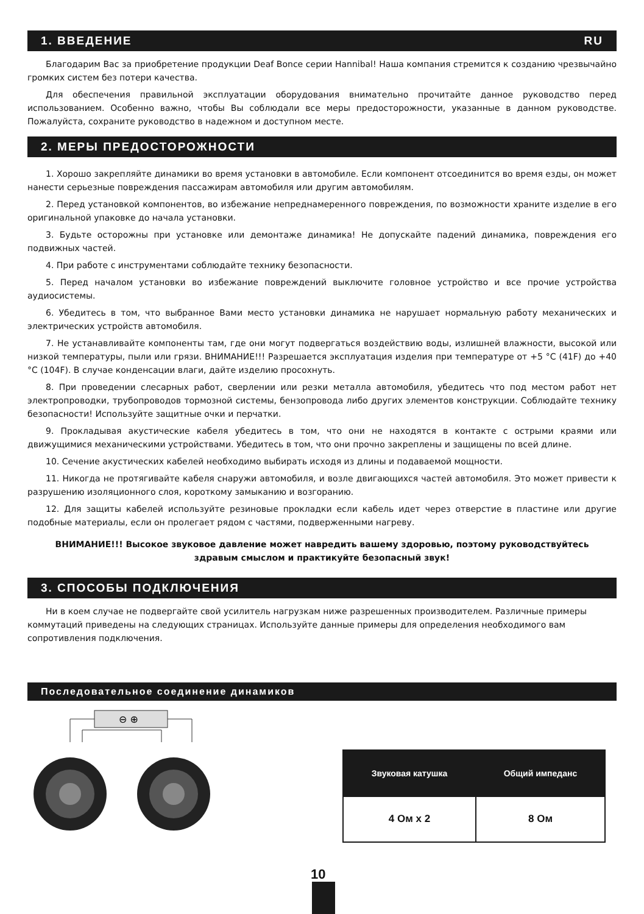1. ВВЕДЕНИЕ RU
Благодарим Вас за приобретение продукции Deaf Bonce серии Hannibal! Наша компания стремится к созданию чрезвычайно громких систем без потери качества.
Для обеспечения правильной эксплуатации оборудования внимательно прочитайте данное руководство перед использованием. Особенно важно, чтобы Вы соблюдали все меры предосторожности, указанные в данном руководстве. Пожалуйста, сохраните руководство в надежном и доступном месте.
2. МЕРЫ ПРЕДОСТОРОЖНОСТИ
1. Хорошо закрепляйте динамики во время установки в автомобиле. Если компонент отсоединится во время езды, он может нанести серьезные повреждения пассажирам автомобиля или другим автомобилям.
2. Перед установкой компонентов, во избежание непреднамеренного повреждения, по возможности храните изделие в его оригинальной упаковке до начала установки.
3. Будьте осторожны при установке или демонтаже динамика! Не допускайте падений динамика, повреждения его подвижных частей.
4. При работе с инструментами соблюдайте технику безопасности.
5. Перед началом установки во избежание повреждений выключите головное устройство и все прочие устройства аудиосистемы.
6. Убедитесь в том, что выбранное Вами место установки динамика не нарушает нормальную работу механических и электрических устройств автомобиля.
7. Не устанавливайте компоненты там, где они могут подвергаться воздействию воды, излишней влажности, высокой или низкой температуры, пыли или грязи. ВНИМАНИЕ!!! Разрешается эксплуатация изделия при температуре от +5 °C (41F) до +40 °C (104F). В случае конденсации влаги, дайте изделию просохнуть.
8. При проведении слесарных работ, сверлении или резки металла автомобиля, убедитесь что под местом работ нет электропроводки, трубопроводов тормозной системы, бензопровода либо других элементов конструкции. Соблюдайте технику безопасности! Используйте защитные очки и перчатки.
9. Прокладывая акустические кабеля убедитесь в том, что они не находятся в контакте с острыми краями или движущимися механическими устройствами. Убедитесь в том, что они прочно закреплены и защищены по всей длине.
10. Сечение акустических кабелей необходимо выбирать исходя из длины и подаваемой мощности.
11. Никогда не протягивайте кабеля снаружи автомобиля, и возле двигающихся частей автомобиля. Это может привести к разрушению изоляционного слоя, короткому замыканию и возгоранию.
12. Для защиты кабелей используйте резиновые прокладки если кабель идет через отверстие в пластине или другие подобные материалы, если он пролегает рядом с частями, подверженными нагреву.
ВНИМАНИЕ!!! Высокое звуковое давление может навредить вашему здоровью, поэтому руководствуйтесь
здравым смыслом и практикуйте безопасный звук!
3. СПОСОБЫ ПОДКЛЮЧЕНИЯ
Ни в коем случае не подвергайте свой усилитель нагрузкам ниже разрешенных производителем. Различные примеры коммутаций приведены на следующих страницах. Используйте данные примеры для определения необходимого вам сопротивления подключения.
Последовательное соединение динамиков
⊖ ⊕
| Звуковая катушка | Общий импеданс |
| --- | --- |
| 4 Ом x 2 | 8 Ом |
10